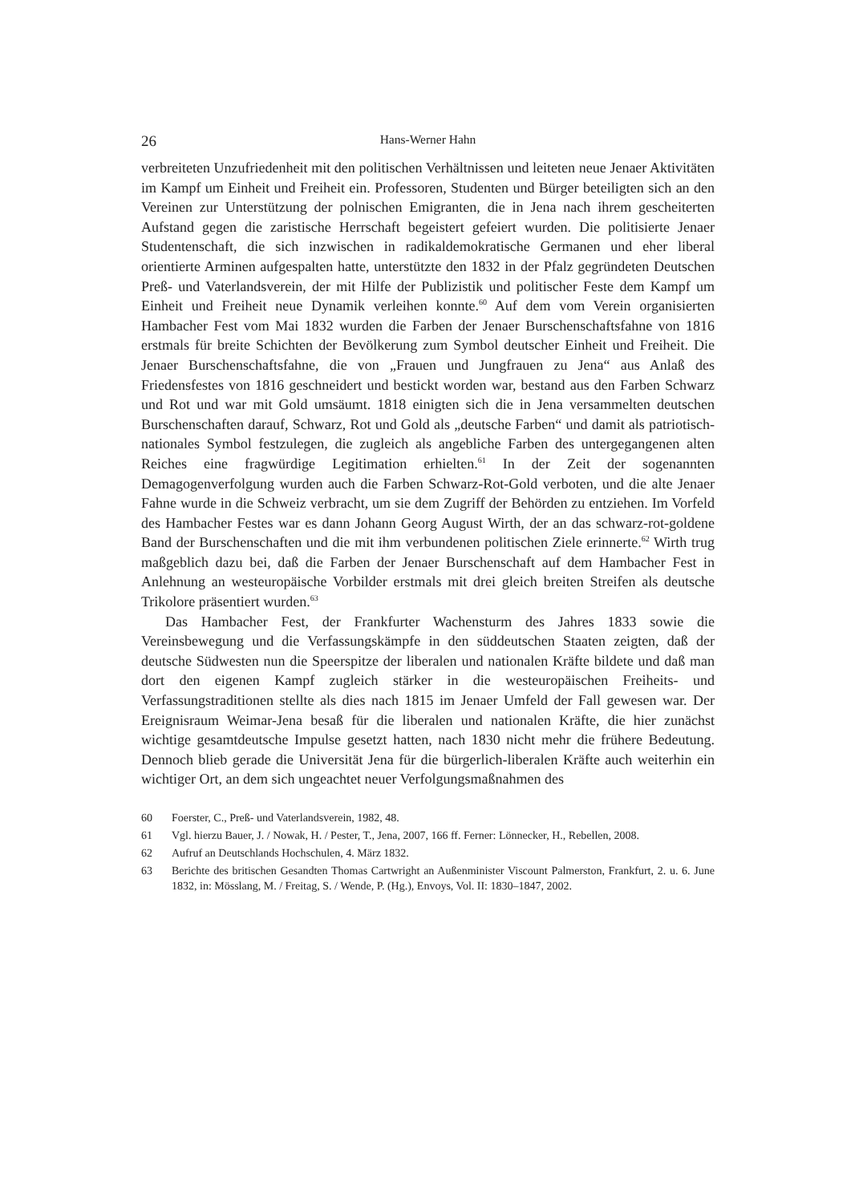26
Hans-Werner Hahn
verbreiteten Unzufriedenheit mit den politischen Verhältnissen und leiteten neue Jenaer Aktivitäten im Kampf um Einheit und Freiheit ein. Professoren, Studenten und Bürger beteiligten sich an den Vereinen zur Unterstützung der polnischen Emigranten, die in Jena nach ihrem gescheiterten Aufstand gegen die zaristische Herrschaft begeistert gefeiert wurden. Die politisierte Jenaer Studentenschaft, die sich inzwischen in radikaldemokratische Germanen und eher liberal orientierte Arminen aufgespalten hatte, unterstützte den 1832 in der Pfalz gegründeten Deutschen Preß- und Vaterlandsverein, der mit Hilfe der Publizistik und politischer Feste dem Kampf um Einheit und Freiheit neue Dynamik verleihen konnte.<sup>60</sup> Auf dem vom Verein organisierten Hambacher Fest vom Mai 1832 wurden die Farben der Jenaer Burschenschaftsfahne von 1816 erstmals für breite Schichten der Bevölkerung zum Symbol deutscher Einheit und Freiheit. Die Jenaer Burschenschaftsfahne, die von „Frauen und Jungfrauen zu Jena“ aus Anlaß des Friedensfestes von 1816 geschneidert und bestickt worden war, bestand aus den Farben Schwarz und Rot und war mit Gold umsäumt. 1818 einigten sich die in Jena versammelten deutschen Burschenschaften darauf, Schwarz, Rot und Gold als „deutsche Farben“ und damit als patriotisch-nationales Symbol festzulegen, die zugleich als angebliche Farben des untergegangenen alten Reiches eine fragwürdige Legitimation erhielten.<sup>61</sup> In der Zeit der sogenannten Demagogenverfolgung wurden auch die Farben Schwarz-Rot-Gold verboten, und die alte Jenaer Fahne wurde in die Schweiz verbracht, um sie dem Zugriff der Behörden zu entziehen. Im Vorfeld des Hambacher Festes war es dann Johann Georg August Wirth, der an das schwarz-rot-goldene Band der Burschenschaften und die mit ihm verbundenen politischen Ziele erinnerte.<sup>62</sup> Wirth trug maßgeblich dazu bei, daß die Farben der Jenaer Burschenschaft auf dem Hambacher Fest in Anlehnung an westeuropäische Vorbilder erstmals mit drei gleich breiten Streifen als deutsche Trikolore präsentiert wurden.<sup>63</sup>
Das Hambacher Fest, der Frankfurter Wachensturm des Jahres 1833 sowie die Vereinsbewegung und die Verfassungskämpfe in den süddeutschen Staaten zeigten, daß der deutsche Südwesten nun die Speerspitze der liberalen und nationalen Kräfte bildete und daß man dort den eigenen Kampf zugleich stärker in die westeuropäischen Freiheits- und Verfassungstraditionen stellte als dies nach 1815 im Jenaer Umfeld der Fall gewesen war. Der Ereignisraum Weimar-Jena besaß für die liberalen und nationalen Kräfte, die hier zunächst wichtige gesamtdeutsche Impulse gesetzt hatten, nach 1830 nicht mehr die frühere Bedeutung. Dennoch blieb gerade die Universität Jena für die bürgerlich-liberalen Kräfte auch weiterhin ein wichtiger Ort, an dem sich ungeachtet neuer Verfolgungsmaßnahmen des
60
Foerster, C., Preß- und Vaterlandsverein, 1982, 48.
61
Vgl. hierzu Bauer, J. / Nowak, H. / Pester, T., Jena, 2007, 166 ff. Ferner: Lönnecker, H., Rebellen, 2008.
62
Aufruf an Deutschlands Hochschulen, 4. März 1832.
63
Berichte des britischen Gesandten Thomas Cartwright an Außenminister Viscount Palmerston, Frankfurt, 2. u. 6. June 1832, in: Mösslang, M. / Freitag, S. / Wende, P. (Hg.), Envoys, Vol. II: 1830–1847, 2002.